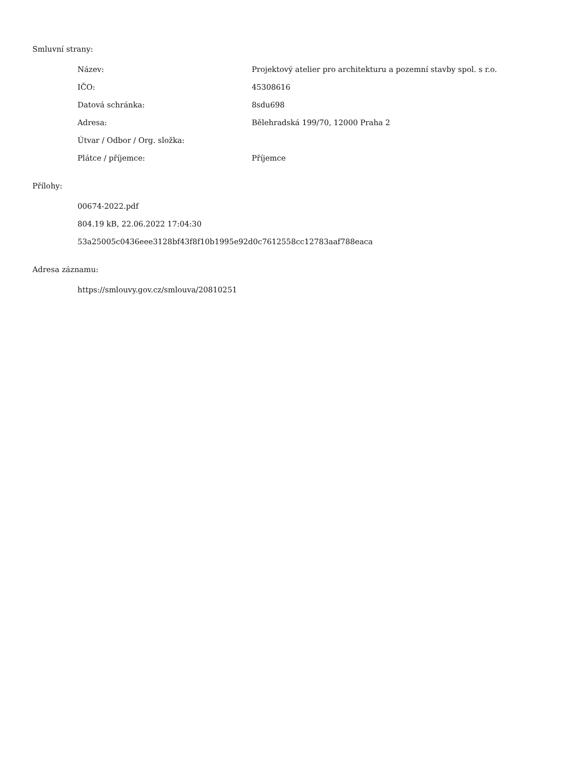Smluvní strany:
| Název: | Projektový atelier pro architekturu a pozemní stavby spol. s r.o. |
| IČO: | 45308616 |
| Datová schránka: | 8sdu698 |
| Adresa: | Bělehradská 199/70, 12000 Praha 2 |
| Útvar / Odbor / Org. složka: | |
| Plátce / příjemce: | Příjemce |
Přílohy:
00674-2022.pdf
804.19 kB, 22.06.2022 17:04:30
53a25005c0436eee3128bf43f8f10b1995e92d0c7612558cc12783aaf788eaca
Adresa záznamu:
https://smlouvy.gov.cz/smlouva/20810251